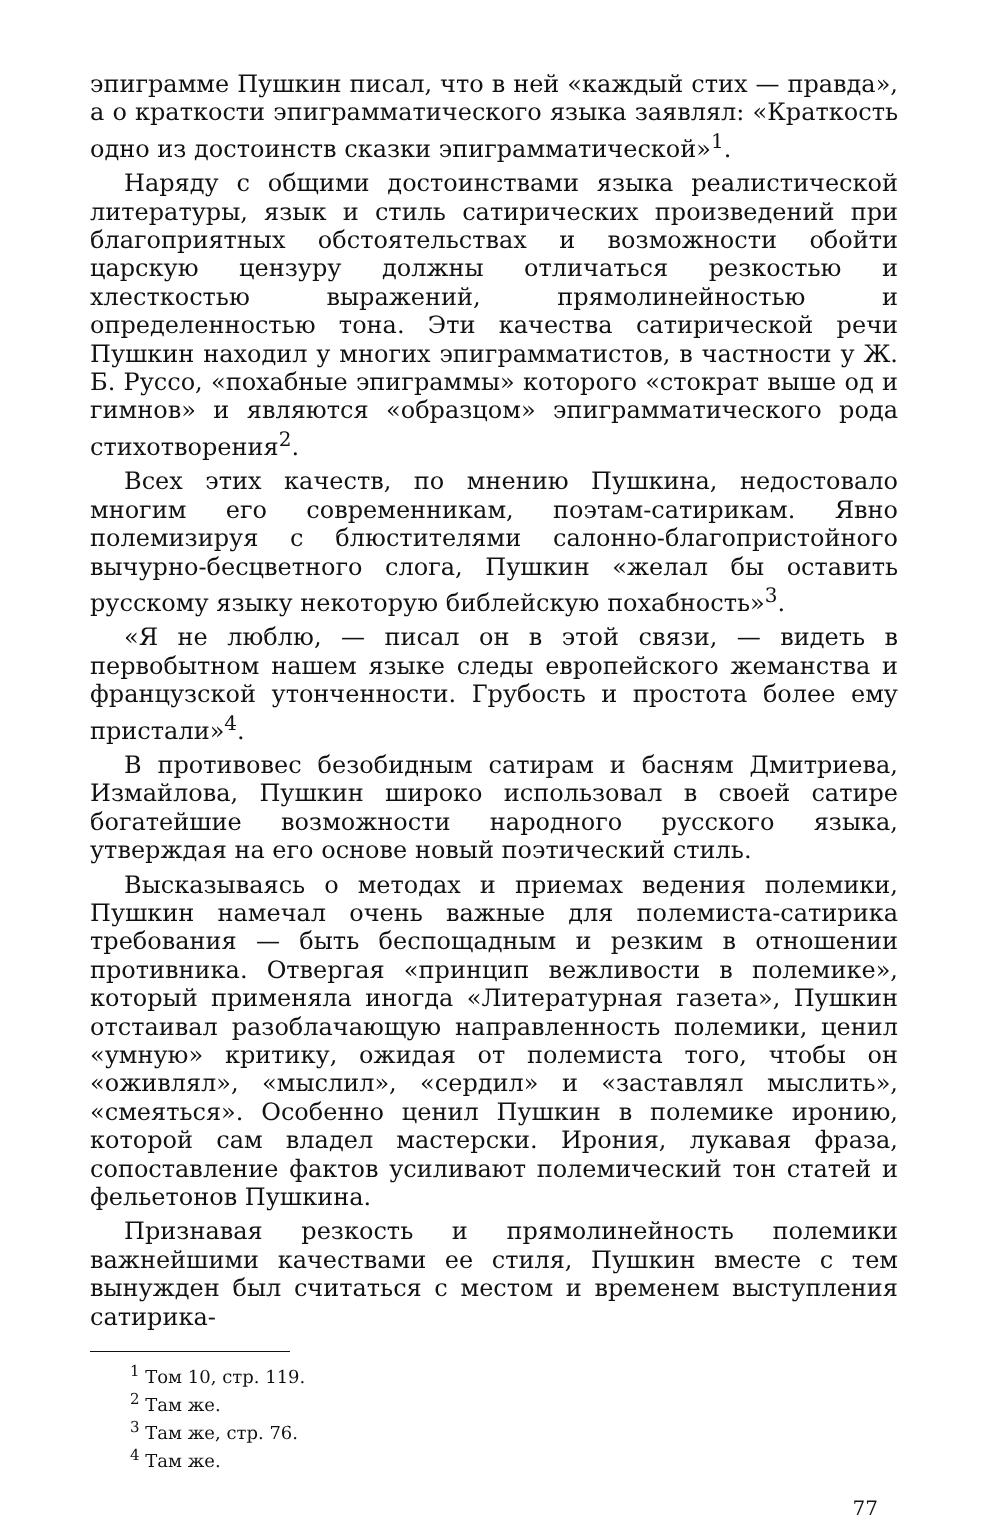эпиграмме Пушкин писал, что в ней «каждый стих — правда», а о краткости эпиграмматического языка заявлял: «Краткость одно из достоинств сказки эпиграмматической»<sup>1</sup>.
Наряду с общими достоинствами языка реалистической литературы, язык и стиль сатирических произведений при благоприятных обстоятельствах и возможности обойти царскую цензуру должны отличаться резкостью и хлесткостью выражений, прямолинейностью и определенностью тона. Эти качества сатирической речи Пушкин находил у многих эпиграмматистов, в частности у Ж. Б. Руссо, «похабные эпиграммы» которого «стократ выше од и гимнов» и являются «образцом» эпиграмматического рода стихотворения<sup>2</sup>.
Всех этих качеств, по мнению Пушкина, недостовало многим его современникам, поэтам-сатирикам. Явно полемизируя с блюстителями салонно-благопристойного вычурно-бесцветного слога, Пушкин «желал бы оставить русскому языку некоторую библейскую похабность»<sup>3</sup>.
«Я не люблю, — писал он в этой связи, — видеть в первобытном нашем языке следы европейского жеманства и французской утонченности. Грубость и простота более ему пристали»<sup>4</sup>.
В противовес безобидным сатирам и басням Дмитриева, Измайлова, Пушкин широко использовал в своей сатире богатейшие возможности народного русского языка, утверждая на его основе новый поэтический стиль.
Высказываясь о методах и приемах ведения полемики, Пушкин намечал очень важные для полемиста-сатирика требования — быть беспощадным и резким в отношении противника. Отвергая «принцип вежливости в полемике», который применяла иногда «Литературная газета», Пушкин отстаивал разоблачающую направленность полемики, ценил «умную» критику, ожидая от полемиста того, чтобы он «оживлял», «мыслил», «сердил» и «заставлял мыслить», «смеяться». Особенно ценил Пушкин в полемике иронию, которой сам владел мастерски. Ирония, лукавая фраза, сопоставление фактов усиливают полемический тон статей и фельетонов Пушкина.
Признавая резкость и прямолинейность полемики важнейшими качествами ее стиля, Пушкин вместе с тем вынужден был считаться с местом и временем выступления сатирика-
<sup>1</sup> Том 10, стр. 119.
<sup>2</sup> Там же.
<sup>3</sup> Там же, стр. 76.
<sup>4</sup> Там же.
77